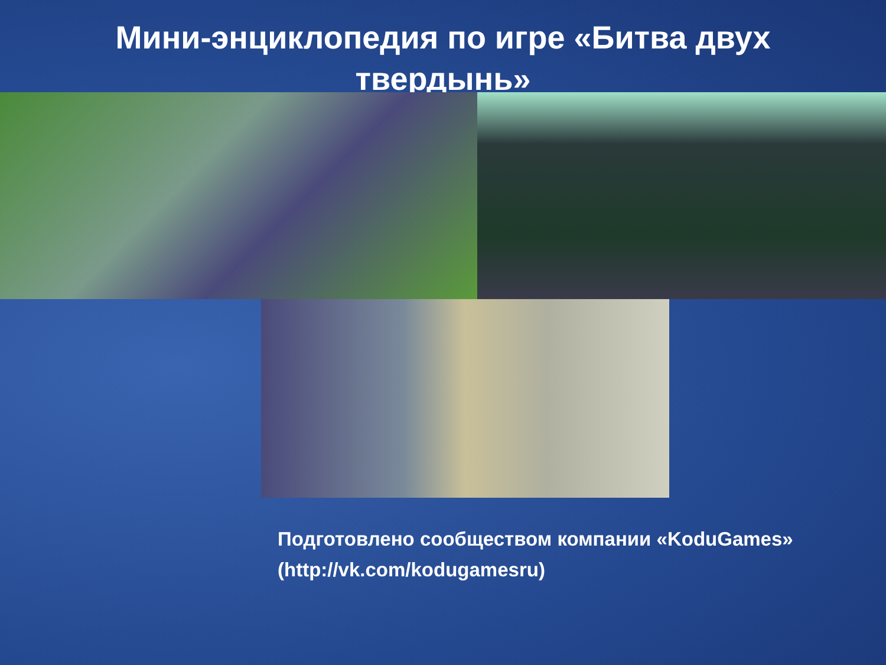Мини-энциклопедия по игре «Битва двух твердынь»
Подготовлено сообществом компании «KoduGames»
(http://vk.com/kodugamesru)